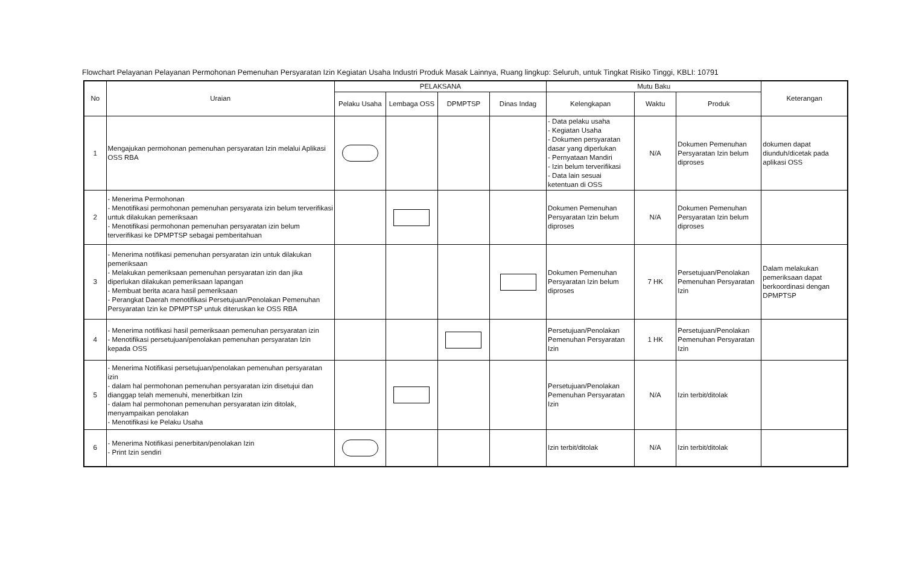Flowchart Pelayanan Pelayanan Permohonan Pemenuhan Persyaratan Izin Kegiatan Usaha Industri Produk Masak Lainnya, Ruang lingkup: Seluruh, untuk Tingkat Risiko Tinggi, KBLI: 10791
| No | Uraian | PELAKSANA | | | | Mutu Baku | | | Keterangan |
| --- | --- | --- | --- | --- | --- | --- | --- | --- | --- |
| | | Pelaku Usaha | Lembaga OSS | DPMPTSP | Dinas Indag | Kelengkapan | Waktu | Produk | |
| 1 | Mengajukan permohonan pemenuhan persyaratan Izin melalui Aplikasi OSS RBA | | | | | - Data pelaku usaha - Kegiatan Usaha - Dokumen persyaratan dasar yang diperlukan - Pernyataan Mandiri - Izin belum terverifikasi - Data lain sesuai ketentuan di OSS | N/A | Dokumen Pemenuhan Persyaratan Izin belum diproses | dokumen dapat diunduh/dicetak pada aplikasi OSS |
| 2 | - Menerima Permohonan - Menotifikasi permohonan pemenuhan persyarata izin belum terverifikasi untuk dilakukan pemeriksaan - Menotifikasi permohonan pemenuhan persyaratan izin belum terverifikasi ke DPMPTSP sebagai pemberitahuan | | | | | Dokumen Pemenuhan Persyaratan Izin belum diproses | N/A | Dokumen Pemenuhan Persyaratan Izin belum diproses | |
| 3 | - Menerima notifikasi pemenuhan persyaratan izin untuk dilakukan pemeriksaan - Melakukan pemeriksaan pemenuhan persyaratan izin dan jika diperlukan dilakukan pemeriksaan lapangan - Membuat berita acara hasil pemeriksaan - Perangkat Daerah menotifikasi Persetujuan/Penolakan Pemenuhan Persyaratan Izin ke DPMPTSP untuk diteruskan ke OSS RBA | | | | | Dokumen Pemenuhan Persyaratan Izin belum diproses | 7 HK | Persetujuan/Penolakan Pemenuhan Persyaratan Izin | Dalam melakukan pemeriksaan dapat berkoordinasi dengan DPMPTSP |
| 4 | - Menerima notifikasi hasil pemeriksaan pemenuhan persyaratan izin - Menotifikasi persetujuan/penolakan pemenuhan persyaratan Izin kepada OSS | | | | | Persetujuan/Penolakan Pemenuhan Persyaratan Izin | 1 HK | Persetujuan/Penolakan Pemenuhan Persyaratan Izin | |
| 5 | - Menerima Notifikasi persetujuan/penolakan pemenuhan persyaratan izin - dalam hal permohonan pemenuhan persyaratan izin disetujui dan dianggap telah memenuhi, menerbitkan Izin - dalam hal permohonan pemenuhan persyaratan izin ditolak, menyampaikan penolakan - Menotifikasi ke Pelaku Usaha | | | | | Persetujuan/Penolakan Pemenuhan Persyaratan Izin | N/A | Izin terbit/ditolak | |
| 6 | - Menerima Notifikasi penerbitan/penolakan Izin - Print Izin sendiri | | | | | Izin terbit/ditolak | N/A | Izin terbit/ditolak | |